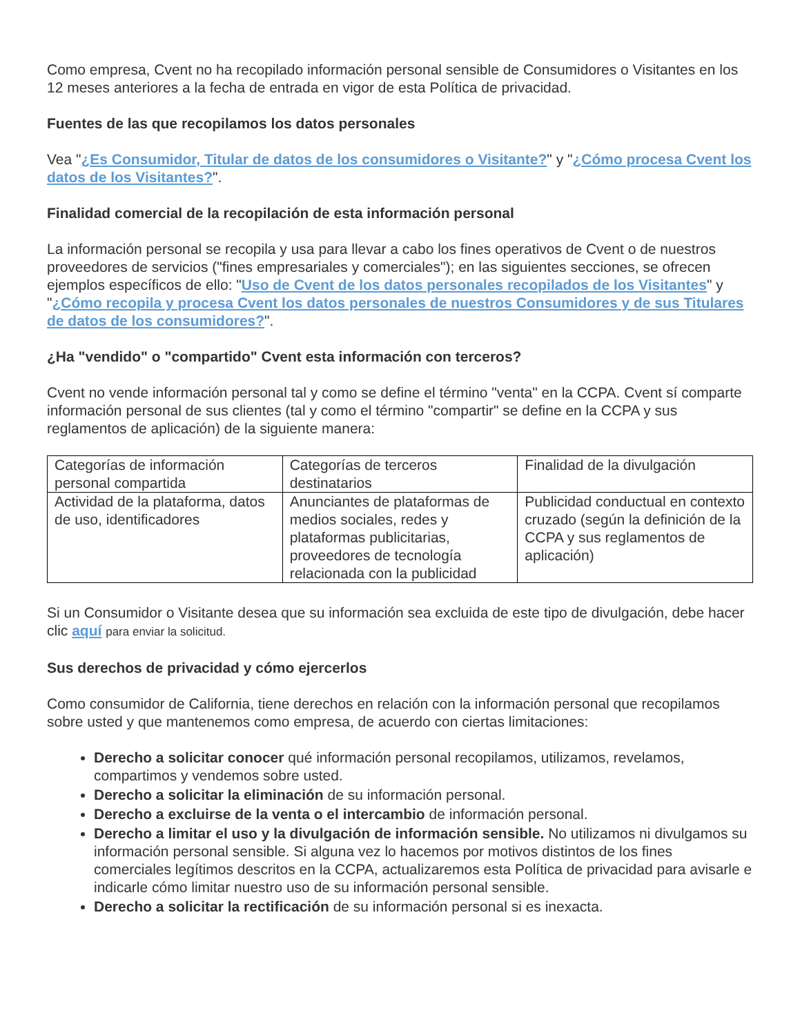Como empresa, Cvent no ha recopilado información personal sensible de Consumidores o Visitantes en los 12 meses anteriores a la fecha de entrada en vigor de esta Política de privacidad.
Fuentes de las que recopilamos los datos personales
Vea "¿Es Consumidor, Titular de datos de los consumidores o Visitante?" y "¿Cómo procesa Cvent los datos de los Visitantes?".
Finalidad comercial de la recopilación de esta información personal
La información personal se recopila y usa para llevar a cabo los fines operativos de Cvent o de nuestros proveedores de servicios ("fines empresariales y comerciales"); en las siguientes secciones, se ofrecen ejemplos específicos de ello: "Uso de Cvent de los datos personales recopilados de los Visitantes" y "¿Cómo recopila y procesa Cvent los datos personales de nuestros Consumidores y de sus Titulares de datos de los consumidores?".
¿Ha "vendido" o "compartido" Cvent esta información con terceros?
Cvent no vende información personal tal y como se define el término "venta" en la CCPA. Cvent sí comparte información personal de sus clientes (tal y como el término "compartir" se define en la CCPA y sus reglamentos de aplicación) de la siguiente manera:
| Categorías de información personal compartida | Categorías de terceros destinatarios | Finalidad de la divulgación |
| Actividad de la plataforma, datos de uso, identificadores | Anunciantes de plataformas de medios sociales, redes y plataformas publicitarias, proveedores de tecnología relacionada con la publicidad | Publicidad conductual en contexto cruzado (según la definición de la CCPA y sus reglamentos de aplicación) |
Si un Consumidor o Visitante desea que su información sea excluida de este tipo de divulgación, debe hacer clic aquí para enviar la solicitud.
Sus derechos de privacidad y cómo ejercerlos
Como consumidor de California, tiene derechos en relación con la información personal que recopilamos sobre usted y que mantenemos como empresa, de acuerdo con ciertas limitaciones:
Derecho a solicitar conocer qué información personal recopilamos, utilizamos, revelamos, compartimos y vendemos sobre usted.
Derecho a solicitar la eliminación de su información personal.
Derecho a excluirse de la venta o el intercambio de información personal.
Derecho a limitar el uso y la divulgación de información sensible. No utilizamos ni divulgamos su información personal sensible. Si alguna vez lo hacemos por motivos distintos de los fines comerciales legítimos descritos en la CCPA, actualizaremos esta Política de privacidad para avisarle e indicarle cómo limitar nuestro uso de su información personal sensible.
Derecho a solicitar la rectificación de su información personal si es inexacta.